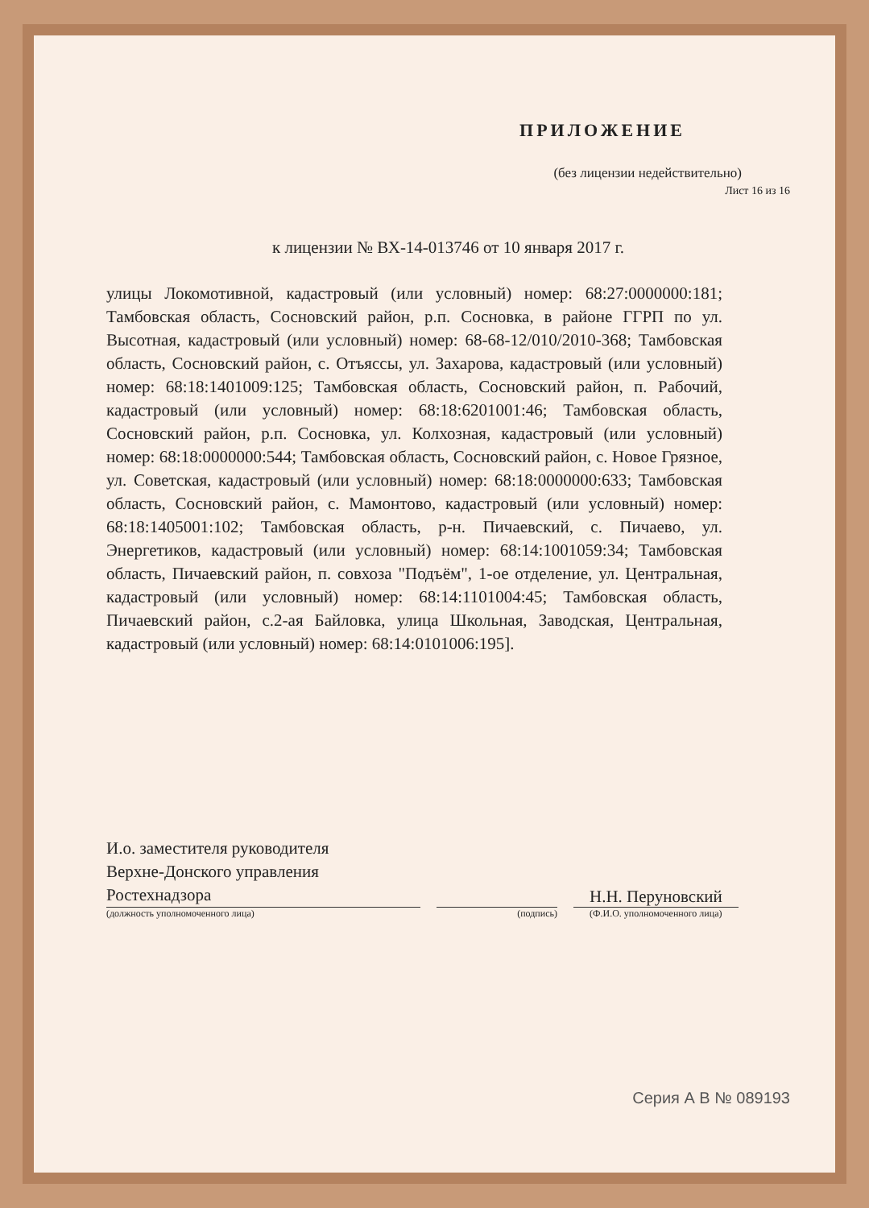ПРИЛОЖЕНИЕ
(без лицензии недействительно)
Лист 16 из 16
к лицензии № ВХ-14-013746 от 10 января 2017 г.
улицы Локомотивной, кадастровый (или условный) номер: 68:27:0000000:181; Тамбовская область, Сосновский район, р.п. Сосновка, в районе ГГРП по ул. Высотная, кадастровый (или условный) номер: 68-68-12/010/2010-368; Тамбовская область, Сосновский район, с. Отъяссы, ул. Захарова, кадастровый (или условный) номер: 68:18:1401009:125; Тамбовская область, Сосновский район, п. Рабочий, кадастровый (или условный) номер: 68:18:6201001:46; Тамбовская область, Сосновский район, р.п. Сосновка, ул. Колхозная, кадастровый (или условный) номер: 68:18:0000000:544; Тамбовская область, Сосновский район, с. Новое Грязное, ул. Советская, кадастровый (или условный) номер: 68:18:0000000:633; Тамбовская область, Сосновский район, с. Мамонтово, кадастровый (или условный) номер: 68:18:1405001:102; Тамбовская область, р-н. Пичаевский, с. Пичаево, ул. Энергетиков, кадастровый (или условный) номер: 68:14:1001059:34; Тамбовская область, Пичаевский район, п. совхоза "Подъём", 1-ое отделение, ул. Центральная, кадастровый (или условный) номер: 68:14:1101004:45; Тамбовская область, Пичаевский район, с.2-ая Байловка, улица Школьная, Заводская, Центральная, кадастровый (или условный) номер: 68:14:0101006:195].
И.о. заместителя руководителя
Верхне-Донского управления
Ростехнадзора
Н.Н. Перуновский
(должность уполномоченного лица) (подпись) (Ф.И.О. уполномоченного лица)
Серия А В № 089193